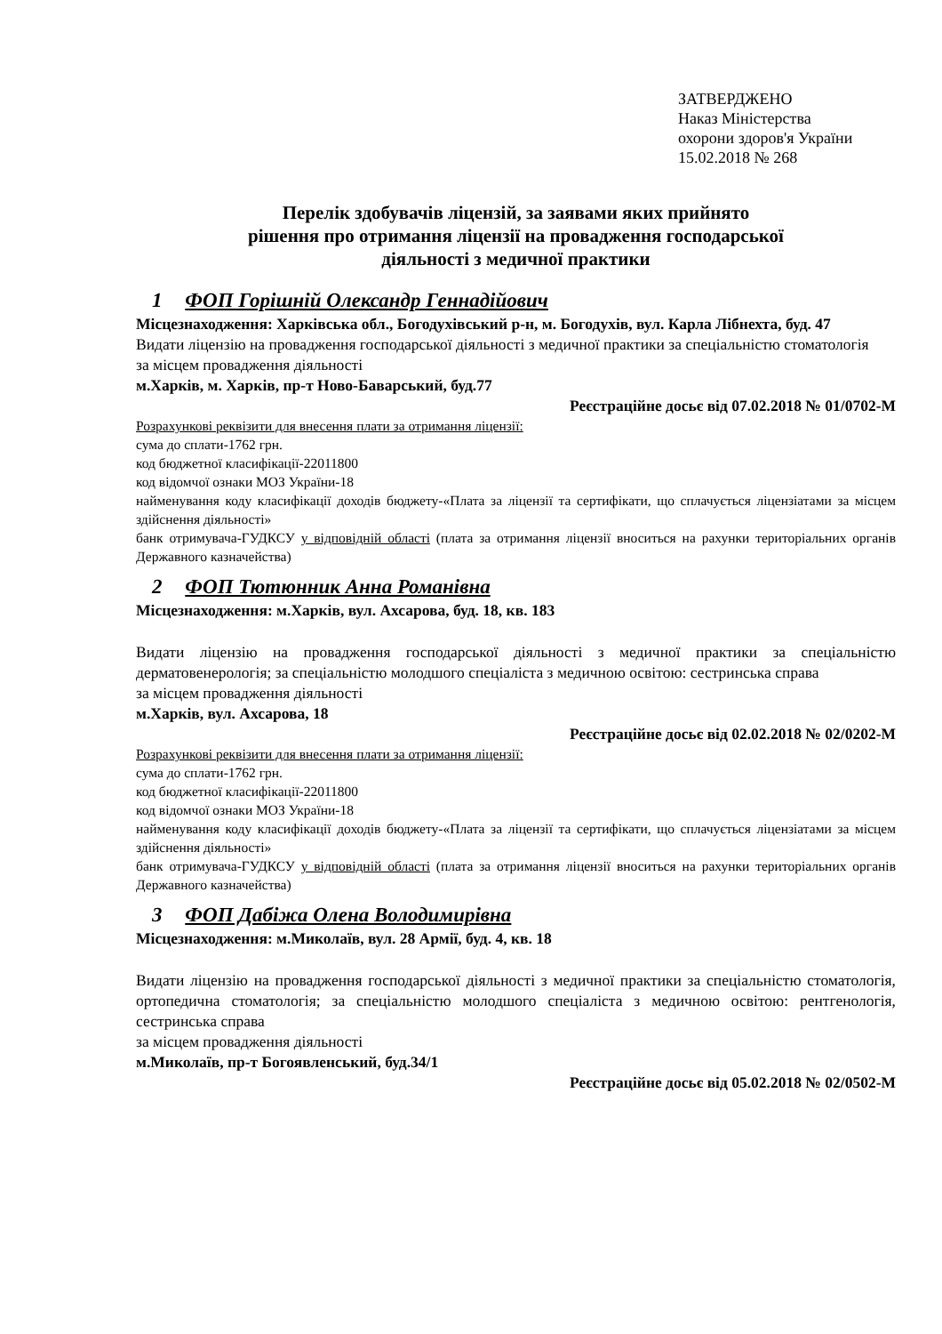ЗАТВЕРДЖЕНО
Наказ Міністерства
охорони здоров'я України
15.02.2018 № 268
Перелік здобувачів ліцензій, за заявами яких прийнято
рішення про отримання ліцензії на провадження господарської
діяльності з медичної практики
1 ФОП Горішній Олександр Геннадійович
Місцезнаходження: Харківська обл., Богодухівський р-н, м. Богодухів, вул. Карла Лібнехта, буд. 47
Видати ліцензію на провадження господарської діяльності з медичної практики за спеціальністю стоматологія
за місцем провадження діяльності
м.Харків, м. Харків, пр-т Ново-Баварський, буд.77
Реєстраційне досьє від 07.02.2018 № 01/0702-М
Розрахункові реквізити для внесення плати за отримання ліцензії:
сума до сплати-1762 грн.
код бюджетної класифікації-22011800
код відомчої ознаки МОЗ України-18
найменування коду класифікації доходів бюджету-«Плата за ліцензії та сертифікати, що сплачується ліцензіатами за місцем здійснення діяльності»
банк отримувача-ГУДКСУ у відповідній області (плата за отримання ліцензії вноситься на рахунки територіальних органів Державного казначейства)
2 ФОП Тютюнник Анна Романівна
Місцезнаходження: м.Харків, вул. Ахсарова, буд. 18, кв. 183
Видати ліцензію на провадження господарської діяльності з медичної практики за спеціальністю дерматовенерологія; за спеціальністю молодшого спеціаліста з медичною освітою: сестринська справа
за місцем провадження діяльності
м.Харків, вул. Ахсарова, 18
Реєстраційне досьє від 02.02.2018 № 02/0202-М
Розрахункові реквізити для внесення плати за отримання ліцензії:
сума до сплати-1762 грн.
код бюджетної класифікації-22011800
код відомчої ознаки МОЗ України-18
найменування коду класифікації доходів бюджету-«Плата за ліцензії та сертифікати, що сплачується ліцензіатами за місцем здійснення діяльності»
банк отримувача-ГУДКСУ у відповідній області (плата за отримання ліцензії вноситься на рахунки територіальних органів Державного казначейства)
3 ФОП Дабіжа Олена Володимирівна
Місцезнаходження: м.Миколаїв, вул. 28 Армії, буд. 4, кв. 18
Видати ліцензію на провадження господарської діяльності з медичної практики за спеціальністю стоматологія, ортопедична стоматологія; за спеціальністю молодшого спеціаліста з медичною освітою: рентгенологія, сестринська справа
за місцем провадження діяльності
м.Миколаїв, пр-т Богоявленський, буд.34/1
Реєстраційне досьє від 05.02.2018 № 02/0502-М